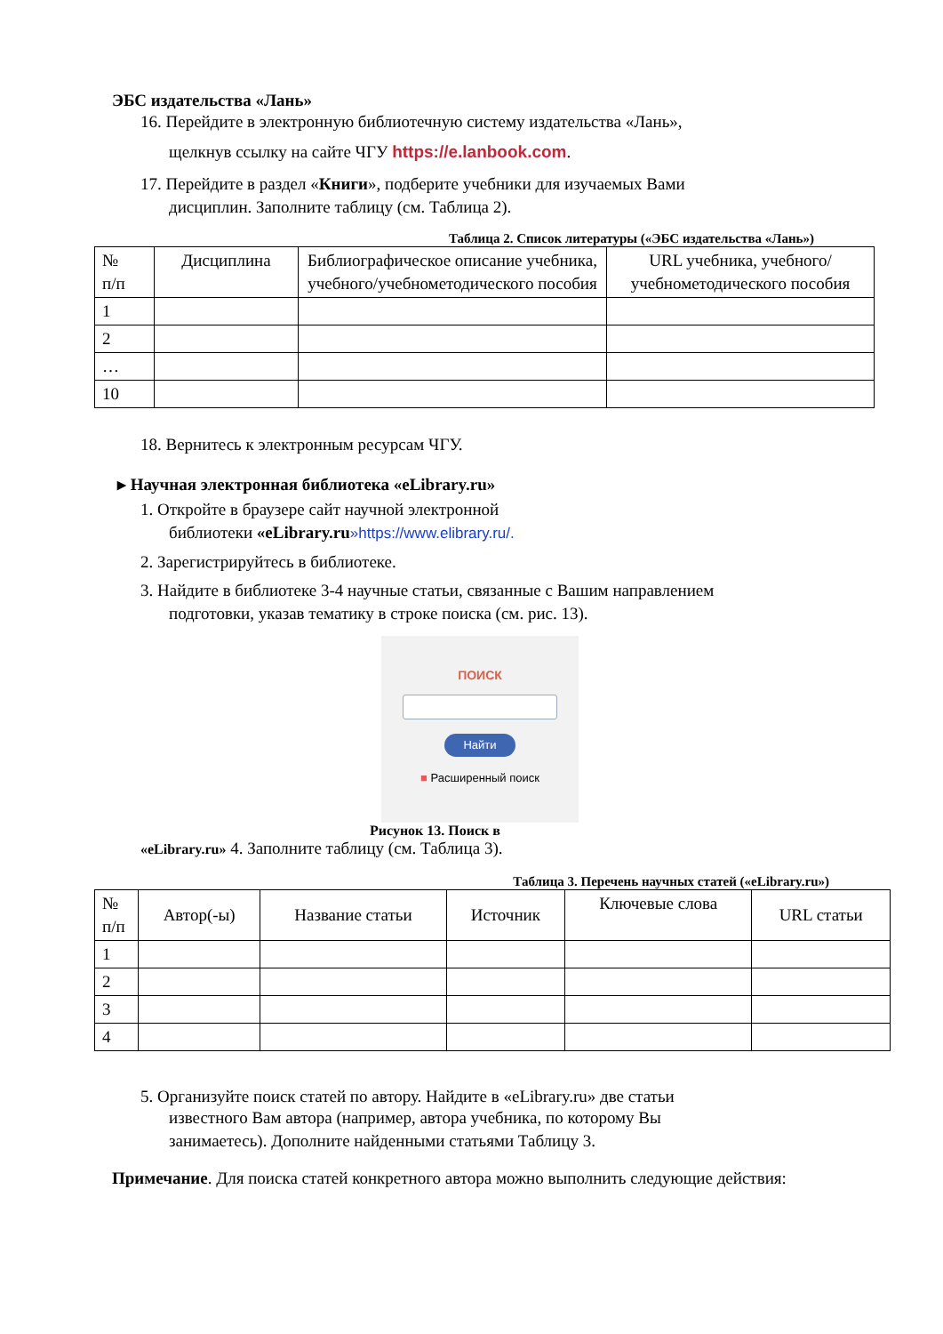ЭБС издательства «Лань»
16. Перейдите в электронную библиотечную систему издательства «Лань»,
щелкнув ссылку на сайте ЧГУ https://e.lanbook.com.
17. Перейдите в раздел «Книги», подберите учебники для изучаемых Вами
дисциплин. Заполните таблицу (см. Таблица 2).
Таблица 2. Список литературы («ЭБС издательства «Лань»)
| № п/п | Дисциплина | Библиографическое описание учебника, учебного/учебнометодического пособия | URL учебника, учебного/учебнометодического пособия |
| --- | --- | --- | --- |
| 1 | | | |
| 2 | | | |
| … | | | |
| 10 | | | |
18. Вернитесь к электронным ресурсам ЧГУ.
▸ Научная электронная библиотека «eLibrary.ru»
1. Откройте в браузере сайт научной электронной
библиотеки «eLibrary.ru»https://www.elibrary.ru/.
2. Зарегистрируйтесь в библиотеке.
3. Найдите в библиотеке 3-4 научные статьи, связанные с Вашим направлением
подготовки, указав тематику в строке поиска (см. рис. 13).
ПОИСК
Найти
■ Расширенный поиск
Рисунок 13. Поиск в
«eLibrary.ru» 4. Заполните таблицу (см. Таблица 3).
Таблица 3. Перечень научных статей («eLibrary.ru»)
| № п/п | Автор(-ы) | Название статьи | Источник | Ключевые слова | URL статьи |
| --- | --- | --- | --- | --- | --- |
| 1 | | | | | |
| 2 | | | | | |
| 3 | | | | | |
| 4 | | | | | |
5. Организуйте поиск статей по автору. Найдите в «eLibrary.ru» две статьи
известного Вам автора (например, автора учебника, по которому Вы
занимаетесь). Дополните найденными статьями Таблицу 3.
Примечание. Для поиска статей конкретного автора можно выполнить следующие действия: